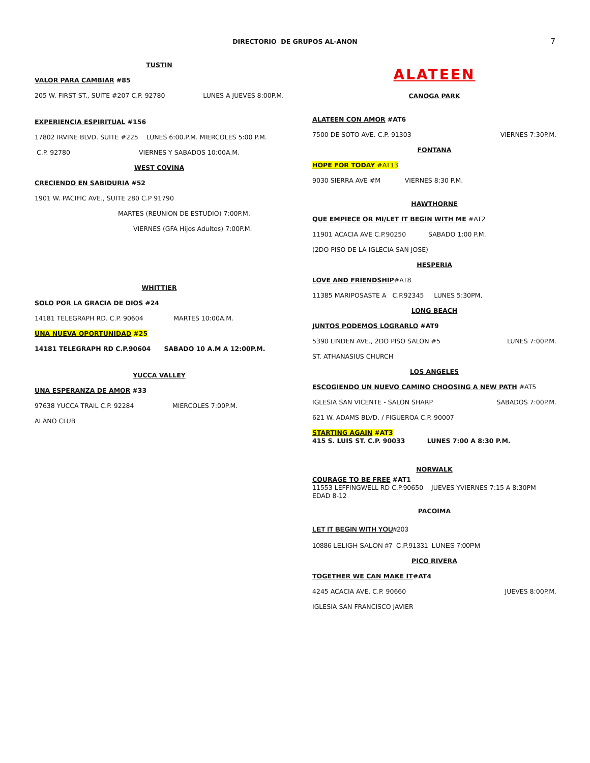DIRECTORIO DE GRUPOS AL-ANON
7
TUSTIN
VALOR PARA CAMBIAR #85
205 W. FIRST ST., SUITE #207 C.P. 92780 LUNES A JUEVES 8:00P.M.
EXPERIENCIA ESPIRITUAL #156
17802 IRVINE BLVD. SUITE #225 LUNES 6:00.P.M. MIERCOLES 5:00 P.M.
C.P. 92780 VIERNES Y SABADOS 10:00A.M.
WEST COVINA
CRECIENDO EN SABIDURIA #52
1901 W. PACIFIC AVE., SUITE 280 C.P 91790
MARTES (REUNION DE ESTUDIO) 7:00P.M.
VIERNES (GFA Hijos Adultos) 7:00P.M.
WHITTIER
SOLO POR LA GRACIA DE DIOS #24
14181 TELEGRAPH RD. C.P. 90604 MARTES 10:00A.M.
UNA NUEVA OPORTUNIDAD #25
14181 TELEGRAPH RD C.P.90604 SABADO 10 A.M A 12:00P.M.
YUCCA VALLEY
UNA ESPERANZA DE AMOR #33
97638 YUCCA TRAIL C.P. 92284 MIERCOLES 7:00P.M.
ALANO CLUB
ALATEEN
CANOGA PARK
ALATEEN CON AMOR #AT6
7500 DE SOTO AVE. C.P. 91303 VIERNES 7:30P.M.
FONTANA
HOPE FOR TODAY #AT13
9030 SIERRA AVE #M VIERNES 8:30 P.M.
HAWTHORNE
QUE EMPIECE OR MI/LET IT BEGIN WITH ME #AT2
11901 ACACIA AVE C.P.90250 SABADO 1:00 P.M.
(2DO PISO DE LA IGLECIA SAN JOSE)
HESPERIA
LOVE AND FRIENDSHIP#AT8
11385 MARIPOSASTE A C.P.92345 LUNES 5:30PM.
LONG BEACH
JUNTOS PODEMOS LOGRARLO #AT9
5390 LINDEN AVE., 2DO PISO SALON #5 LUNES 7:00P.M.
ST. ATHANASIUS CHURCH
LOS ANGELES
ESCOGIENDO UN NUEVO CAMINO CHOOSING A NEW PATH #AT5
IGLESIA SAN VICENTE - SALON SHARP SABADOS 7:00P.M.
621 W. ADAMS BLVD. / FIGUEROA C.P. 90007
STARTING AGAIN #AT3
415 S. LUIS ST. C.P. 90033 LUNES 7:00 A 8:30 P.M.
NORWALK
COURAGE TO BE FREE #AT1
11553 LEFFINGWELL RD C.P.90650 JUEVES YVIERNES 7:15 A 8:30PM
EDAD 8-12
PACOIMA
LET IT BEGIN WITH YOU#203
10886 LELIGH SALON #7 C.P.91331 LUNES 7:00PM
PICO RIVERA
TOGETHER WE CAN MAKE IT#AT4
4245 ACACIA AVE. C.P. 90660 JUEVES 8:00P.M.
IGLESIA SAN FRANCISCO JAVIER